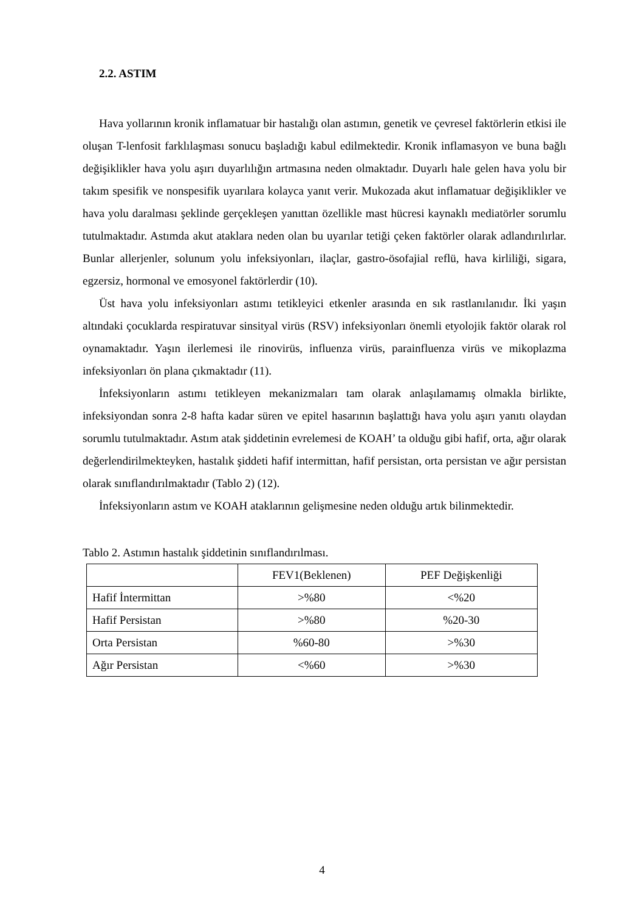2.2. ASTIM
Hava yollarının kronik inflamatuar bir hastalığı olan astımın, genetik ve çevresel faktörlerin etkisi ile oluşan T-lenfosit farklılaşması sonucu başladığı kabul edilmektedir. Kronik inflamasyon ve buna bağlı değişiklikler hava yolu aşırı duyarlılığın artmasına neden olmaktadır. Duyarlı hale gelen hava yolu bir takım spesifik ve nonspesifik uyarılara kolayca yanıt verir. Mukozada akut inflamatuar değişiklikler ve hava yolu daralması şeklinde gerçekleşen yanıttan özellikle mast hücresi kaynaklı mediatörler sorumlu tutulmaktadır. Astımda akut ataklara neden olan bu uyarılar tetiği çeken faktörler olarak adlandırılırlar. Bunlar allerjenler, solunum yolu infeksiyonları, ilaçlar, gastro-ösofajial reflü, hava kirliliği, sigara, egzersiz, hormonal ve emosyonel faktörlerdir (10).
Üst hava yolu infeksiyonları astımı tetikleyici etkenler arasında en sık rastlanılanıdır. İki yaşın altındaki çocuklarda respiratuvar sinsityal virüs (RSV) infeksiyonları önemli etyolojik faktör olarak rol oynamaktadır. Yaşın ilerlemesi ile rinovirüs, influenza virüs, parainfluenza virüs ve mikoplazma infeksiyonları ön plana çıkmaktadır (11).
İnfeksiyonların astımı tetikleyen mekanizmaları tam olarak anlaşılamamış olmakla birlikte, infeksiyondan sonra 2-8 hafta kadar süren ve epitel hasarının başlattığı hava yolu aşırı yanıtı olaydan sorumlu tutulmaktadır. Astım atak şiddetinin evrelemesi de KOAH’ ta olduğu gibi hafif, orta, ağır olarak değerlendirilmekteyken, hastalık şiddeti hafif intermittan, hafif persistan, orta persistan ve ağır persistan olarak sınıflandırılmaktadır (Tablo 2) (12).
İnfeksiyonların astım ve KOAH ataklarının gelişmesine neden olduğu artık bilinmektedir.
Tablo 2. Astımın hastalık şiddetinin sınıflandırılması.
| | FEV1(Beklenen) | PEF Değişkenliği |
| Hafif İntermittan | >%80 | <%20 |
| Hafif Persistan | >%80 | %20-30 |
| Orta Persistan | %60-80 | >%30 |
| Ağır Persistan | <%60 | >%30 |
4